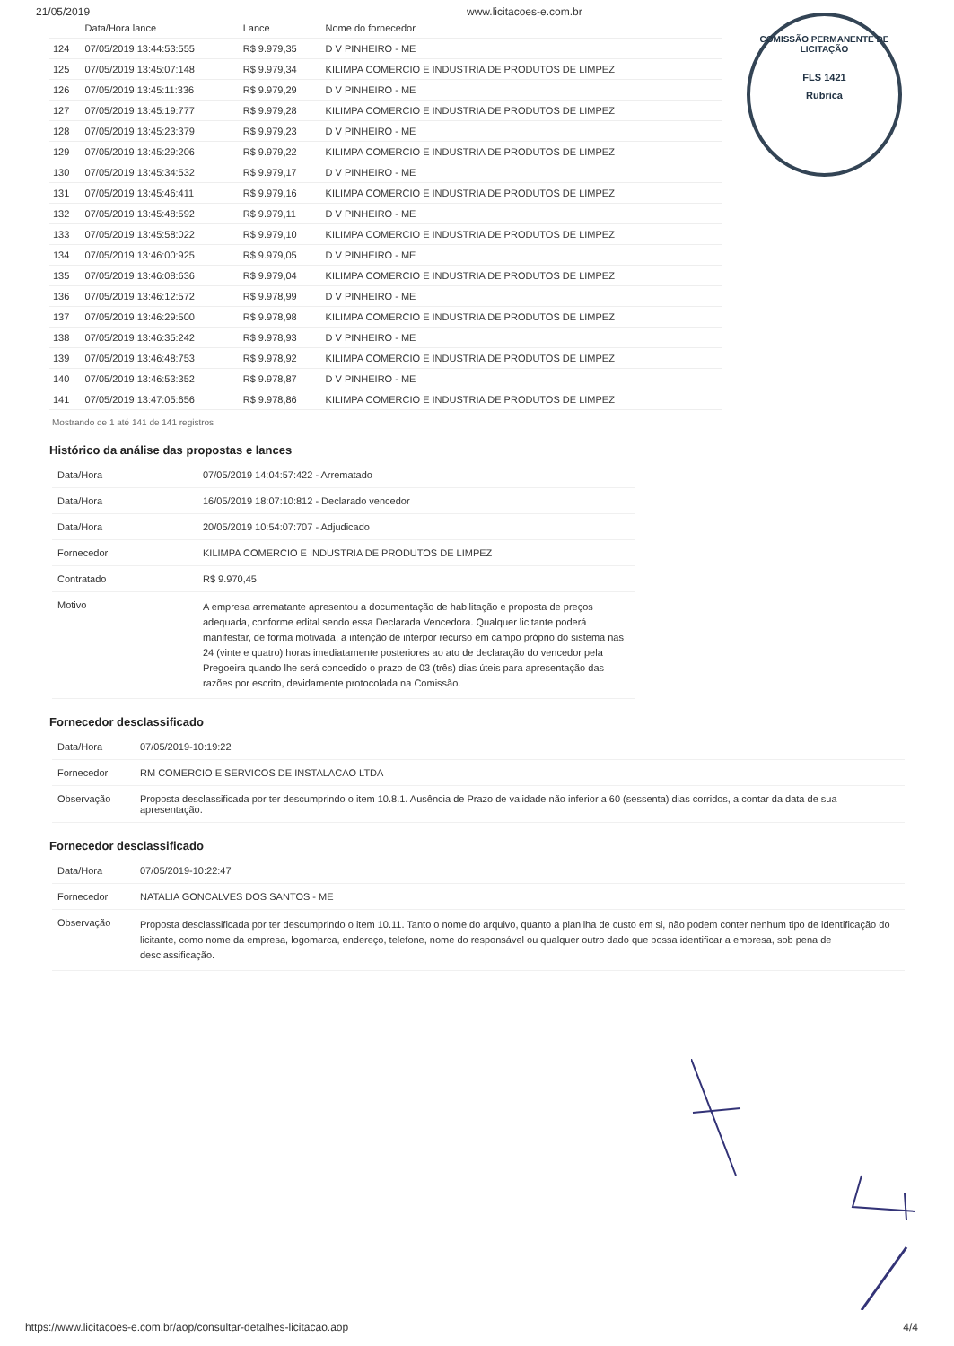21/05/2019 www.licitacoes-e.com.br
COMISSÃO PERMANENTE DE LICITAÇÃO
FLS 1421
Rubrica
| | Data/Hora lance | Lance | Nome do fornecedor |
| --- | --- | --- | --- |
| 124 | 07/05/2019 13:44:53:555 | R$ 9.979,35 | D V PINHEIRO - ME |
| 125 | 07/05/2019 13:45:07:148 | R$ 9.979,34 | KILIMPA COMERCIO E INDUSTRIA DE PRODUTOS DE LIMPEZ |
| 126 | 07/05/2019 13:45:11:336 | R$ 9.979,29 | D V PINHEIRO - ME |
| 127 | 07/05/2019 13:45:19:777 | R$ 9.979,28 | KILIMPA COMERCIO E INDUSTRIA DE PRODUTOS DE LIMPEZ |
| 128 | 07/05/2019 13:45:23:379 | R$ 9.979,23 | D V PINHEIRO - ME |
| 129 | 07/05/2019 13:45:29:206 | R$ 9.979,22 | KILIMPA COMERCIO E INDUSTRIA DE PRODUTOS DE LIMPEZ |
| 130 | 07/05/2019 13:45:34:532 | R$ 9.979,17 | D V PINHEIRO - ME |
| 131 | 07/05/2019 13:45:46:411 | R$ 9.979,16 | KILIMPA COMERCIO E INDUSTRIA DE PRODUTOS DE LIMPEZ |
| 132 | 07/05/2019 13:45:48:592 | R$ 9.979,11 | D V PINHEIRO - ME |
| 133 | 07/05/2019 13:45:58:022 | R$ 9.979,10 | KILIMPA COMERCIO E INDUSTRIA DE PRODUTOS DE LIMPEZ |
| 134 | 07/05/2019 13:46:00:925 | R$ 9.979,05 | D V PINHEIRO - ME |
| 135 | 07/05/2019 13:46:08:636 | R$ 9.979,04 | KILIMPA COMERCIO E INDUSTRIA DE PRODUTOS DE LIMPEZ |
| 136 | 07/05/2019 13:46:12:572 | R$ 9.978,99 | D V PINHEIRO - ME |
| 137 | 07/05/2019 13:46:29:500 | R$ 9.978,98 | KILIMPA COMERCIO E INDUSTRIA DE PRODUTOS DE LIMPEZ |
| 138 | 07/05/2019 13:46:35:242 | R$ 9.978,93 | D V PINHEIRO - ME |
| 139 | 07/05/2019 13:46:48:753 | R$ 9.978,92 | KILIMPA COMERCIO E INDUSTRIA DE PRODUTOS DE LIMPEZ |
| 140 | 07/05/2019 13:46:53:352 | R$ 9.978,87 | D V PINHEIRO - ME |
| 141 | 07/05/2019 13:47:05:656 | R$ 9.978,86 | KILIMPA COMERCIO E INDUSTRIA DE PRODUTOS DE LIMPEZ |
Mostrando de 1 até 141 de 141 registros
Histórico da análise das propostas e lances
| Data/Hora | 07/05/2019 14:04:57:422 - Arrematado |
| Data/Hora | 16/05/2019 18:07:10:812 - Declarado vencedor |
| Data/Hora | 20/05/2019 10:54:07:707 - Adjudicado |
| Fornecedor | KILIMPA COMERCIO E INDUSTRIA DE PRODUTOS DE LIMPEZ |
| Contratado | R$ 9.970,45 |
| Motivo | A empresa arrematante apresentou a documentação de habilitação e proposta de preços adequada, conforme edital sendo essa Declarada Vencedora. Qualquer licitante poderá manifestar, de forma motivada, a intenção de interpor recurso em campo próprio do sistema nas 24 (vinte e quatro) horas imediatamente posteriores ao ato de declaração do vencedor pela Pregoeira quando lhe será concedido o prazo de 03 (três) dias úteis para apresentação das razões por escrito, devidamente protocolada na Comissão. |
Fornecedor desclassificado
| Data/Hora | 07/05/2019-10:19:22 |
| Fornecedor | RM COMERCIO E SERVICOS DE INSTALACAO LTDA |
| Observação | Proposta desclassificada por ter descumprindo o item 10.8.1. Ausência de Prazo de validade não inferior a 60 (sessenta) dias corridos, a contar da data de sua apresentação. |
Fornecedor desclassificado
| Data/Hora | 07/05/2019-10:22:47 |
| Fornecedor | NATALIA GONCALVES DOS SANTOS - ME |
| Observação | Proposta desclassificada por ter descumprindo o item 10.11. Tanto o nome do arquivo, quanto a planilha de custo em si, não podem conter nenhum tipo de identificação do licitante, como nome da empresa, logomarca, endereço, telefone, nome do responsável ou qualquer outro dado que possa identificar a empresa, sob pena de desclassificação. |
https://www.licitacoes-e.com.br/aop/consultar-detalhes-licitacao.aop 4/4